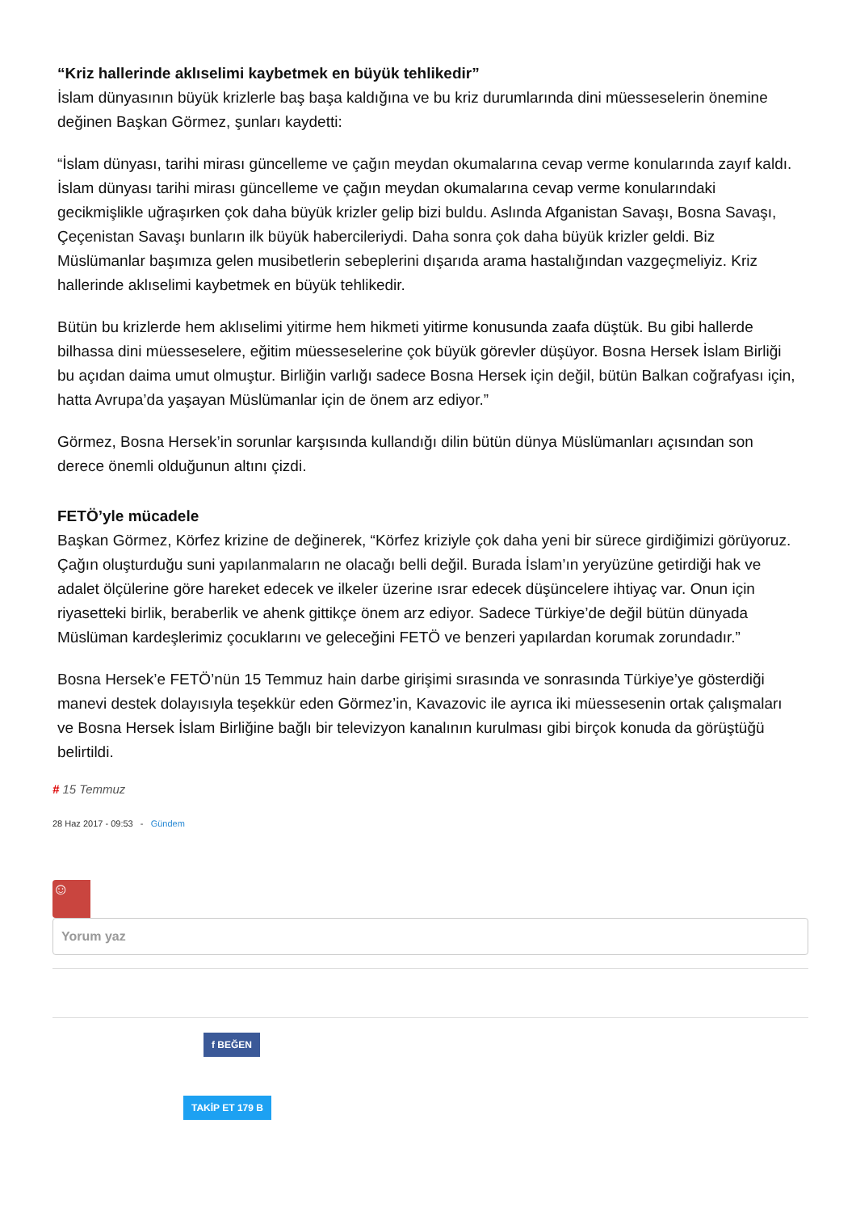“Kriz hallerinde aklıselimi kaybetmek en büyük tehlikedir”
İslam dünyasının büyük krizlerle baş başa kaldığına ve bu kriz durumlarında dini müesseselerin önemine değinen Başkan Görmez, şunları kaydetti:
“İslam dünyası, tarihi mirası güncelleme ve çağın meydan okumalarına cevap verme konularında zayıf kaldı. İslam dünyası tarihi mirası güncelleme ve çağın meydan okumalarına cevap verme konularındaki gecikmişlikle uğraşırken çok daha büyük krizler gelip bizi buldu. Aslında Afganistan Savaşı, Bosna Savaşı, Çeçenistan Savaşı bunların ilk büyük habercileriydi. Daha sonra çok daha büyük krizler geldi. Biz Müslümanlar başımıza gelen musibetlerin sebeplerini dışarıda arama hastalığından vazgeçmeliyiz. Kriz hallerinde aklıselimi kaybetmek en büyük tehlikedir.
Bütün bu krizlerde hem aklıselimi yitirme hem hikmeti yitirme konusunda zaafa düştük. Bu gibi hallerde bilhassa dini müesseselere, eğitim müesseselerine çok büyük görevler düşüyor. Bosna Hersek İslam Birliği bu açıdan daima umut olmuştur. Birliğin varlığı sadece Bosna Hersek için değil, bütün Balkan coğrafyası için, hatta Avrupa’da yaşayan Müslümanlar için de önem arz ediyor.”
Görmez, Bosna Hersek’in sorunlar karşısında kullandığı dilin bütün dünya Müslümanları açısından son derece önemli olduğunun altını çizdi.
FETÖ’yle mücadele
Başkan Görmez, Körfez krizine de değinerek, “Körfez kriziyle çok daha yeni bir sürece girdiğimizi görüyoruz. Çağın oluşturduğu suni yapılanmaların ne olacağı belli değil. Burada İslam’ın yeryüzüne getirdiği hak ve adalet ölçülerine göre hareket edecek ve ilkeler üzerine ısrar edecek düşüncelere ihtiyaç var. Onun için riyasetteki birlik, beraberlik ve ahenk gittikçe önem arz ediyor. Sadece Türkiye’de değil bütün dünyada Müslüman kardeşlerimiz çocuklarını ve geleceğini FETÖ ve benzeri yapılardan korumak zorundadır.”
Bosna Hersek’e FETÖ’nün 15 Temmuz hain darbe girişimi sırasında ve sonrasında Türkiye’ye gösterdiği manevi destek dolayısıyla teşekkür eden Görmez’in, Kavazovic ile ayrıca iki müessesenin ortak çalışmaları ve Bosna Hersek İslam Birliğine bağlı bir televizyon kanalının kurulması gibi birçok konuda da görüştüğü belirtildi.
# 15 Temmuz
28 Haz 2017 - 09:53 - Gündem
☺
Yorum yaz
f BEĞEN
TAKİP ET 179 B